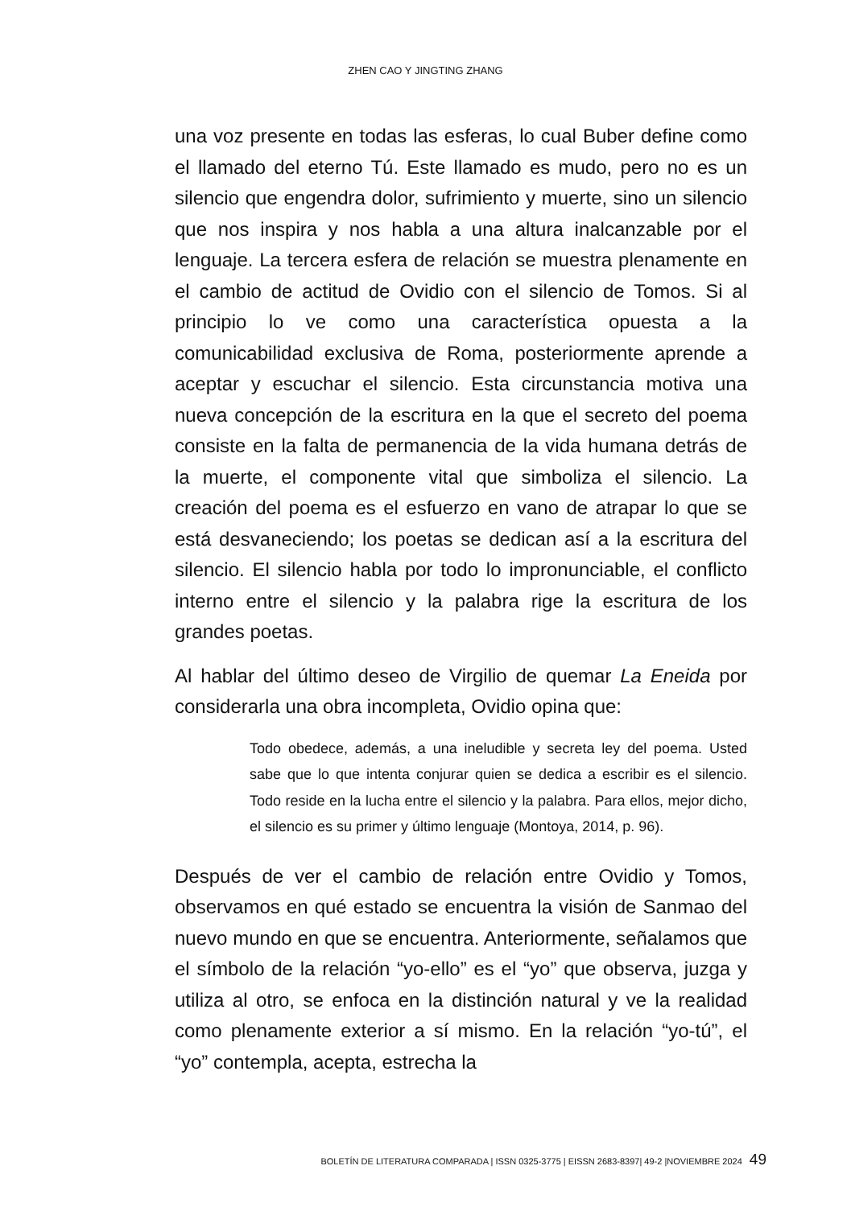ZHEN CAO Y JINGTING ZHANG
una voz presente en todas las esferas, lo cual Buber define como el llamado del eterno Tú. Este llamado es mudo, pero no es un silencio que engendra dolor, sufrimiento y muerte, sino un silencio que nos inspira y nos habla a una altura inalcanzable por el lenguaje. La tercera esfera de relación se muestra plenamente en el cambio de actitud de Ovidio con el silencio de Tomos. Si al principio lo ve como una característica opuesta a la comunicabilidad exclusiva de Roma, posteriormente aprende a aceptar y escuchar el silencio. Esta circunstancia motiva una nueva concepción de la escritura en la que el secreto del poema consiste en la falta de permanencia de la vida humana detrás de la muerte, el componente vital que simboliza el silencio. La creación del poema es el esfuerzo en vano de atrapar lo que se está desvaneciendo; los poetas se dedican así a la escritura del silencio. El silencio habla por todo lo impronunciable, el conflicto interno entre el silencio y la palabra rige la escritura de los grandes poetas.
Al hablar del último deseo de Virgilio de quemar La Eneida por considerarla una obra incompleta, Ovidio opina que:
Todo obedece, además, a una ineludible y secreta ley del poema. Usted sabe que lo que intenta conjurar quien se dedica a escribir es el silencio. Todo reside en la lucha entre el silencio y la palabra. Para ellos, mejor dicho, el silencio es su primer y último lenguaje (Montoya, 2014, p. 96).
Después de ver el cambio de relación entre Ovidio y Tomos, observamos en qué estado se encuentra la visión de Sanmao del nuevo mundo en que se encuentra. Anteriormente, señalamos que el símbolo de la relación “yo-ello” es el “yo” que observa, juzga y utiliza al otro, se enfoca en la distinción natural y ve la realidad como plenamente exterior a sí mismo. En la relación “yo-tú”, el “yo” contempla, acepta, estrecha la
BOLETÍN DE LITERATURA COMPARADA | ISSN 0325-3775 | EISSN 2683-8397| 49-2 |NOVIEMBRE 2024 49